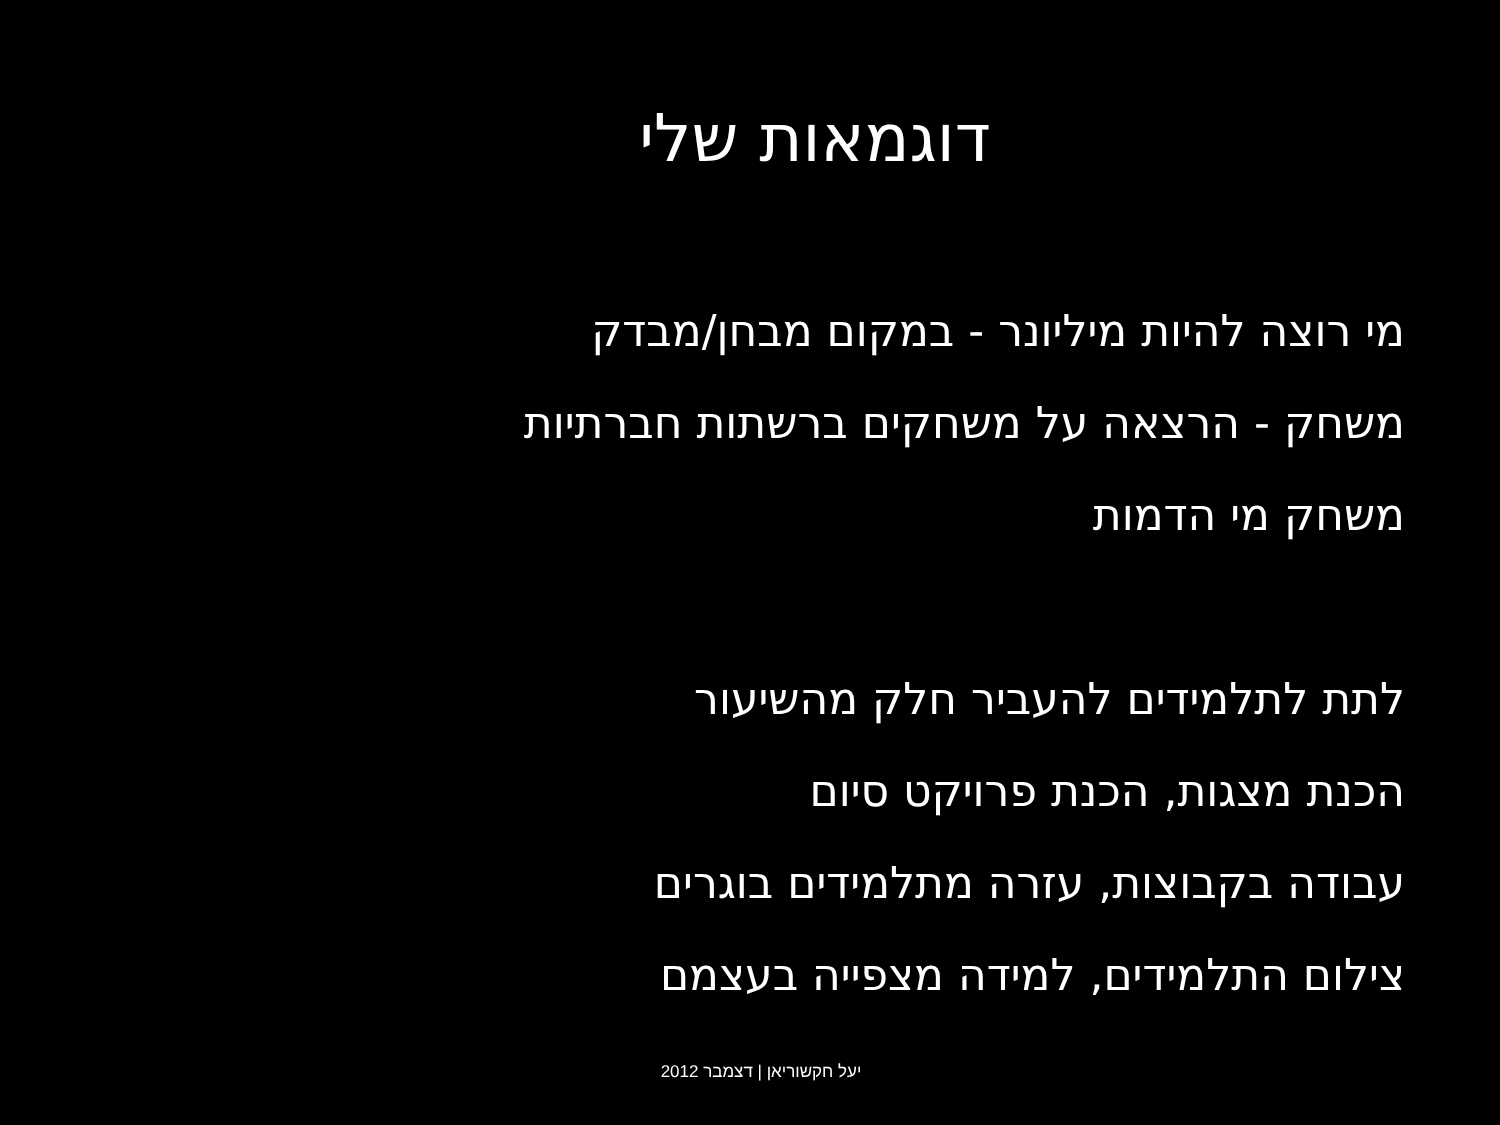דוגמאות שלי
מי רוצה להיות מיליונר - במקום מבחן/מבדק
משחק - הרצאה על משחקים ברשתות חברתיות
משחק מי הדמות
לתת לתלמידים להעביר חלק מהשיעור
הכנת מצגות, הכנת פרויקט סיום
עבודה בקבוצות, עזרה מתלמידים בוגרים
צילום התלמידים, למידה מצפייה בעצמם
יעל חקשוריאן | דצמבר 2012